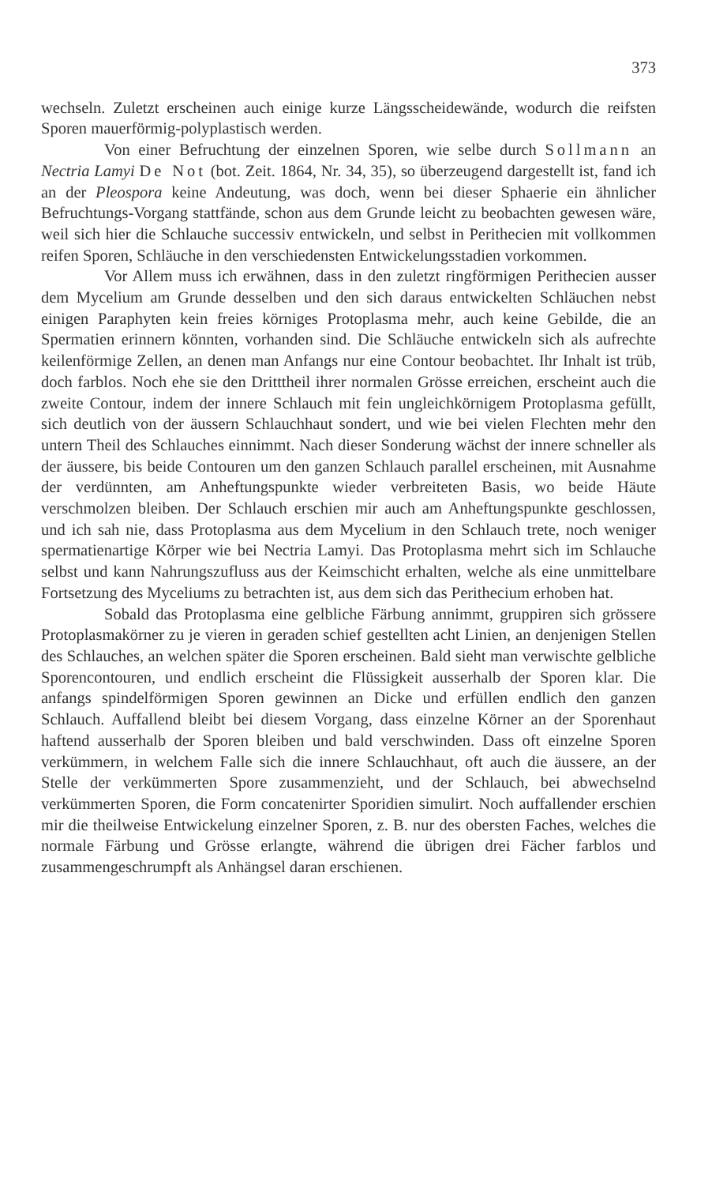373
wechseln. Zuletzt erscheinen auch einige kurze Längsscheidewände, wodurch die reifsten Sporen mauerförmig-polyplastisch werden.
Von einer Befruchtung der einzelnen Sporen, wie selbe durch Sollmann an Nectria Lamyi De Not (bot. Zeit. 1864, Nr. 34, 35), so überzeugend dargestellt ist, fand ich an der Pleospora keine Andeutung, was doch, wenn bei dieser Sphaerie ein ähnlicher Befruchtungs-Vorgang stattfände, schon aus dem Grunde leicht zu beobachten gewesen wäre, weil sich hier die Schlauche successiv entwickeln, und selbst in Perithecien mit vollkommen reifen Sporen, Schläuche in den verschiedensten Entwickelungsstadien vorkommen.
Vor Allem muss ich erwähnen, dass in den zuletzt ringförmigen Perithecien ausser dem Mycelium am Grunde desselben und den sich daraus entwickelten Schläuchen nebst einigen Paraphyten kein freies körniges Protoplasma mehr, auch keine Gebilde, die an Spermatien erinnern könnten, vorhanden sind. Die Schläuche entwickeln sich als aufrechte keilenförmige Zellen, an denen man Anfangs nur eine Contour beobachtet. Ihr Inhalt ist trüb, doch farblos. Noch ehe sie den Dritttheil ihrer normalen Grösse erreichen, erscheint auch die zweite Contour, indem der innere Schlauch mit fein ungleichkörnigem Protoplasma gefüllt, sich deutlich von der äussern Schlauchhaut sondert, und wie bei vielen Flechten mehr den untern Theil des Schlauches einnimmt. Nach dieser Sonderung wächst der innere schneller als der äussere, bis beide Contouren um den ganzen Schlauch parallel erscheinen, mit Ausnahme der verdünnten, am Anheftungspunkte wieder verbreiteten Basis, wo beide Häute verschmolzen bleiben. Der Schlauch erschien mir auch am Anheftungspunkte geschlossen, und ich sah nie, dass Protoplasma aus dem Mycelium in den Schlauch trete, noch weniger spermatienartige Körper wie bei Nectria Lamyi. Das Protoplasma mehrt sich im Schlauche selbst und kann Nahrungszufluss aus der Keimschicht erhalten, welche als eine unmittelbare Fortsetzung des Myceliums zu betrachten ist, aus dem sich das Perithecium erhoben hat.
Sobald das Protoplasma eine gelbliche Färbung annimmt, gruppiren sich grössere Protoplasmakörner zu je vieren in geraden schief gestellten acht Linien, an denjenigen Stellen des Schlauches, an welchen später die Sporen erscheinen. Bald sieht man verwischte gelbliche Sporencontouren, und endlich erscheint die Flüssigkeit ausserhalb der Sporen klar. Die anfangs spindelförmigen Sporen gewinnen an Dicke und erfüllen endlich den ganzen Schlauch. Auffallend bleibt bei diesem Vorgang, dass einzelne Körner an der Sporenhaut haftend ausserhalb der Sporen bleiben und bald verschwinden. Dass oft einzelne Sporen verkümmern, in welchem Falle sich die innere Schlauchhaut, oft auch die äussere, an der Stelle der verkümmerten Spore zusammenzieht, und der Schlauch, bei abwechselnd verkümmerten Sporen, die Form concatenirter Sporidien simulirt. Noch auffallender erschien mir die theilweise Entwickelung einzelner Sporen, z. B. nur des obersten Faches, welches die normale Färbung und Grösse erlangte, während die übrigen drei Fächer farblos und zusammengeschrumpft als Anhängsel daran erschienen.